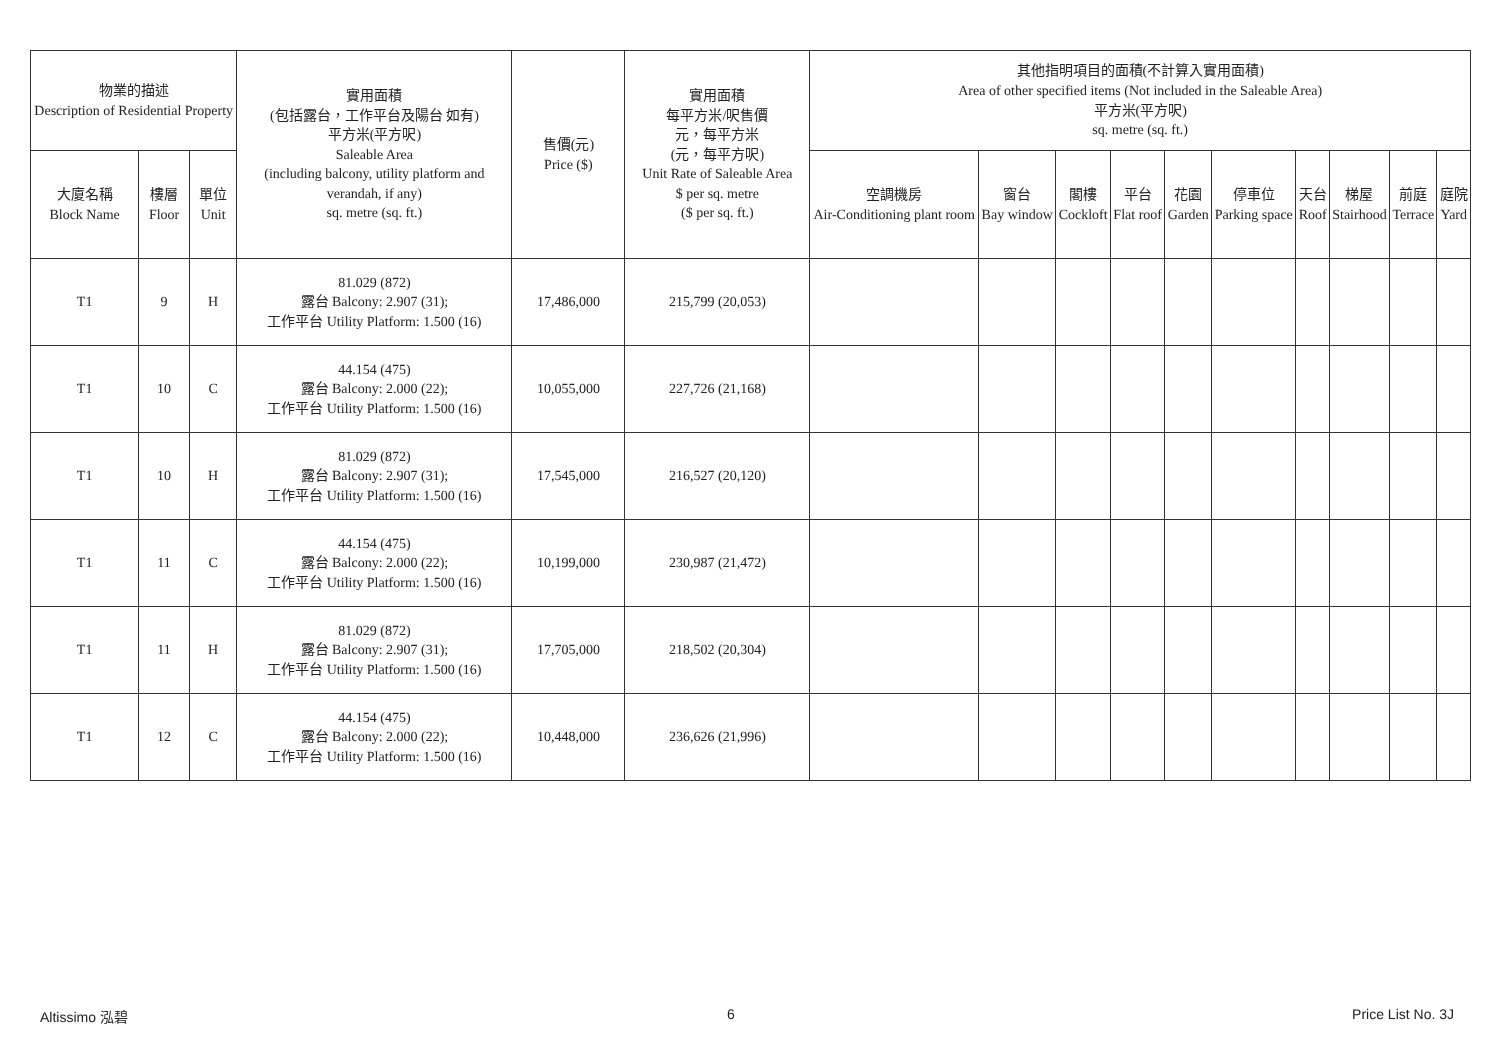| 物業的描述 Description of Residential Property | | | 實用面積 (包括露台，工作平台及陽台 如有) 平方米(平方呎) Saleable Area (including balcony, utility platform and verandah, if any) sq. metre (sq. ft.) | 售價(元) Price ($) | 實用面積 每平方米/呎售價 元，每平方米 (元，每平方呎) Unit Rate of Saleable Area $ per sq. metre ($ per sq. ft.) | 其他指明項目的面積(不計算入實用面積) Area of other specified items (Not included in the Saleable Area) 平方米(平方呎) sq. metre (sq. ft.) | | | | | | | | | |
| --- | --- | --- | --- | --- | --- | --- | --- | --- | --- | --- | --- | --- | --- | --- | --- |
| 大廈名稱 Block Name | 樓層 Floor | 單位 Unit | | | | 空調機房 Air-Conditioning plant room | 窗台 Bay window | 閣樓 Cockloft | 平台 Flat roof | 花園 Garden | 停車位 Parking space | 天台 Roof | 梯屋 Stairhood | 前庭 Terrace | 庭院 Yard |
| T1 | 9 | H | 81.029 (872) 露台 Balcony: 2.907 (31); 工作平台 Utility Platform: 1.500 (16) | 17,486,000 | 215,799 (20,053) | | | | | | | | | | |
| T1 | 10 | C | 44.154 (475) 露台 Balcony: 2.000 (22); 工作平台 Utility Platform: 1.500 (16) | 10,055,000 | 227,726 (21,168) | | | | | | | | | | |
| T1 | 10 | H | 81.029 (872) 露台 Balcony: 2.907 (31); 工作平台 Utility Platform: 1.500 (16) | 17,545,000 | 216,527 (20,120) | | | | | | | | | | |
| T1 | 11 | C | 44.154 (475) 露台 Balcony: 2.000 (22); 工作平台 Utility Platform: 1.500 (16) | 10,199,000 | 230,987 (21,472) | | | | | | | | | | |
| T1 | 11 | H | 81.029 (872) 露台 Balcony: 2.907 (31); 工作平台 Utility Platform: 1.500 (16) | 17,705,000 | 218,502 (20,304) | | | | | | | | | | |
| T1 | 12 | C | 44.154 (475) 露台 Balcony: 2.000 (22); 工作平台 Utility Platform: 1.500 (16) | 10,448,000 | 236,626 (21,996) | | | | | | | | | | |
Altissimo 泓碧 6 Price List No. 3J